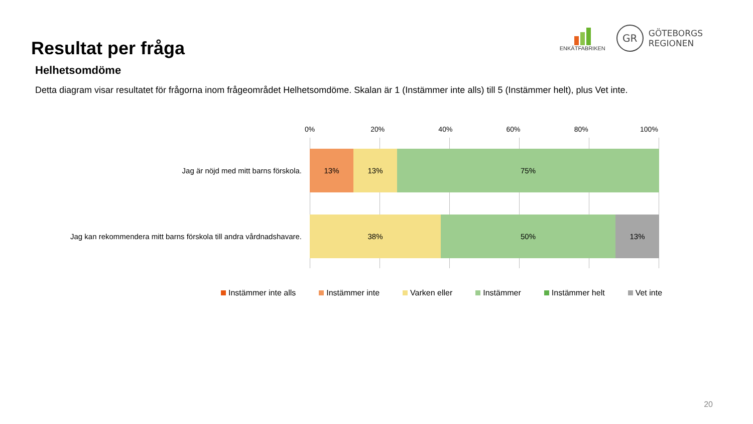Resultat per fråga
ENKÄTFABRIKEN
GR
GÖTEBORGS
REGIONEN
Helhetsomdöme
Detta diagram visar resultatet för frågorna inom frågeområdet Helhetsomdöme. Skalan är 1 (Instämmer inte alls) till 5 (Instämmer helt), plus Vet inte.
0% 20% 40% 60% 80% 100%
Jag är nöjd med mitt barns förskola.
13% 13% 75%
Jag kan rekommendera mitt barns förskola till andra vårdnadshavare.
38% 50% 13%
Instämmer inte alls Instämmer inte Varken eller Instämmer Instämmer helt Vet inte
20